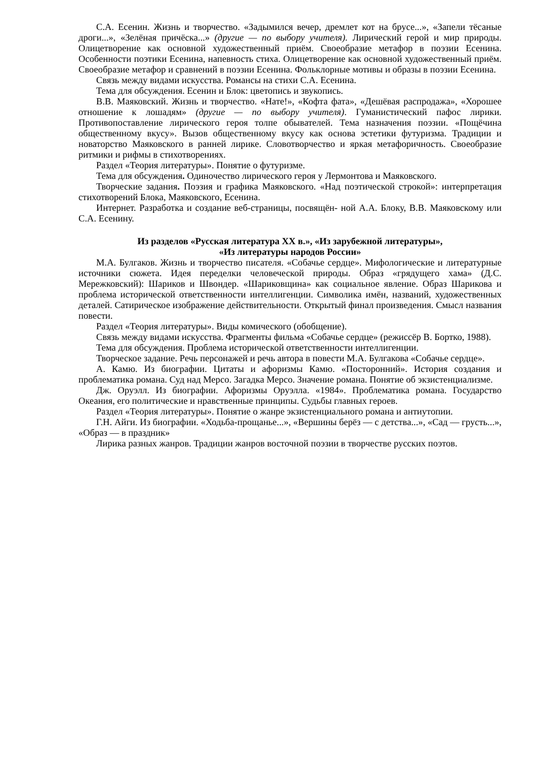С.А. Есенин. Жизнь и творчество. «Задымился вечер, дремлет кот на брусе...», «Запели тёсаные дроги...», «Зелёная причёска...» (другие — по выбору учителя). Лирический герой и мир природы. Олицетворение как основной художественный приём. Своеобразие метафор в поэзии Есенина. Особенности поэтики Есенина, напевность стиха. Олицетворение как основной художественный приём. Своеобразие метафор и сравнений в поэзии Есенина. Фольклорные мотивы и образы в поэзии Есенина.
Связь между видами искусства. Романсы на стихи С.А. Есенина.
Тема для обсуждения. Есенин и Блок: цветопись и звукопись.
В.В. Маяковский. Жизнь и творчество. «Нате!», «Кофта фата», «Дешёвая распродажа», «Хорошее отношение к лошадям» (другие — по выбору учителя). Гуманистический пафос лирики. Противопоставление лирического героя толпе обывателей. Тема назначения поэзии. «Пощёчина общественному вкусу». Вызов общественному вкусу как основа эстетики футуризма. Традиции и новаторство Маяковского в ранней лирике. Словотворчество и яркая метафоричность. Своеобразие ритмики и рифмы в стихотворениях.
Раздел «Теория литературы». Понятие о футуризме.
Тема для обсуждения. Одиночество лирического героя у Лермонтова и Маяковского.
Творческие задания. Поэзия и графика Маяковского. «Над поэтической строкой»: интерпретация стихотворений Блока, Маяковского, Есенина.
Интернет. Разработка и создание веб-страницы, посвящён- ной А.А. Блоку, В.В. Маяковскому или С.А. Есенину.
Из разделов «Русская литература XX в.», «Из зарубежной литературы»,
«Из литературы народов России»
М.А. Булгаков. Жизнь и творчество писателя. «Собачье сердце». Мифологические и литературные источники сюжета. Идея переделки человеческой природы. Образ «грядущего хама» (Д.С. Мережковский): Шариков и Швондер. «Шариковщина» как социальное явление. Образ Шарикова и проблема исторической ответственности интеллигенции. Символика имён, названий, художественных деталей. Сатирическое изображение действительности. Открытый финал произведения. Смысл названия повести.
Раздел «Теория литературы». Виды комического (обобщение).
Связь между видами искусства. Фрагменты фильма «Собачье сердце» (режиссёр В. Бортко, 1988).
Тема для обсуждения. Проблема исторической ответственности интеллигенции.
Творческое задание. Речь персонажей и речь автора в повести М.А. Булгакова «Собачье сердце».
А. Камю. Из биографии. Цитаты и афоризмы Камю. «Посторонний». История создания и проблематика романа. Суд над Мерсо. Загадка Мерсо. Значение романа. Понятие об экзистенциализме.
Дж. Оруэлл. Из биографии. Афоризмы Оруэлла. «1984». Проблематика романа. Государство Океания, его политические и нравственные принципы. Судьбы главных героев.
Раздел «Теория литературы». Понятие о жанре экзистенциального романа и антиутопии.
Г.Н. Айги. Из биографии. «Ходьба-прощанье...», «Вершины берёз — с детства...», «Сад — грусть...», «Образ — в праздник»
Лирика разных жанров. Традиции жанров восточной поэзии в творчестве русских поэтов.